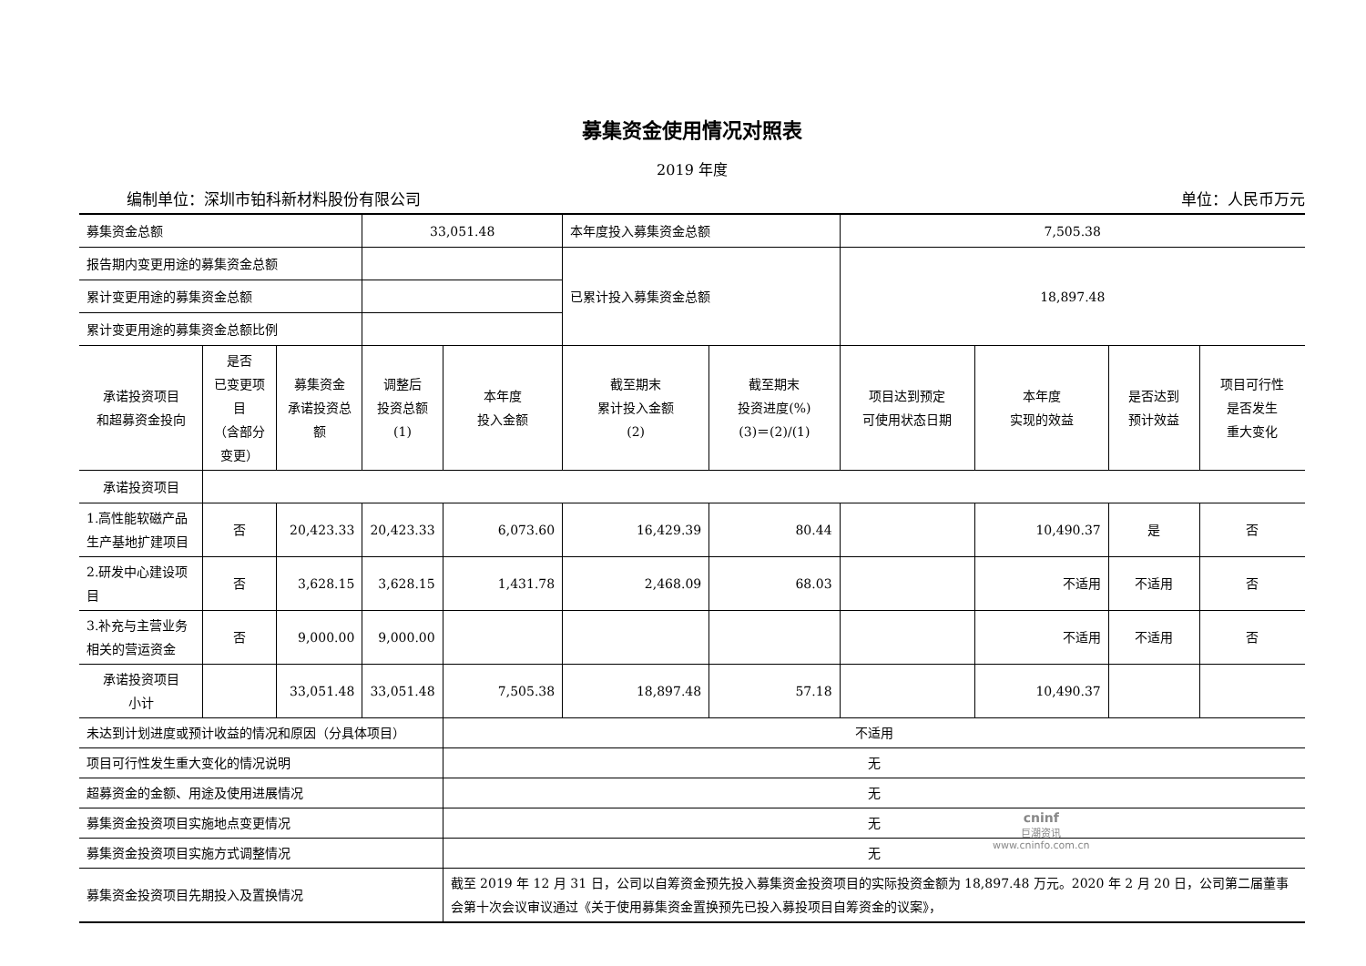募集资金使用情况对照表
2019 年度
编制单位：深圳市铂科新材料股份有限公司 单位：人民币万元
| 募集资金总额 | | | 33,051.48 | | 本年度投入募集资金总额 | | 7,505.38 | | | |
| 报告期内变更用途的募集资金总额 | | | | | 已累计投入募集资金总额 | | 18,897.48 | | | |
| 累计变更用途的募集资金总额 | | | | | | | | | | |
| 累计变更用途的募集资金总额比例 | | | | | | | | | | |
| 承诺投资项目 和超募资金投向 | 是否 已变更项目 （含部分变更） | 募集资金 承诺投资总额 | 调整后 投资总额 (1) | 本年度 投入金额 | 截至期末 累计投入金额 (2) | 截至期末 投资进度(%) (3)＝(2)/(1) | 项目达到预定 可使用状态日期 | 本年度 实现的效益 | 是否达到 预计效益 | 项目可行性 是否发生 重大变化 |
| 承诺投资项目 | | | | | | | | | | |
| 1.高性能软磁产品生产基地扩建项目 | 否 | 20,423.33 | 20,423.33 | 6,073.60 | 16,429.39 | 80.44 | | 10,490.37 | 是 | 否 |
| 2.研发中心建设项目 | 否 | 3,628.15 | 3,628.15 | 1,431.78 | 2,468.09 | 68.03 | | 不适用 | 不适用 | 否 |
| 3.补充与主营业务相关的营运资金 | 否 | 9,000.00 | 9,000.00 | | | | | 不适用 | 不适用 | 否 |
| 承诺投资项目 小计 | | 33,051.48 | 33,051.48 | 7,505.38 | 18,897.48 | 57.18 | | 10,490.37 | | |
| 未达到计划进度或预计收益的情况和原因（分具体项目） | | | | 不适用 | | | | | | |
| 项目可行性发生重大变化的情况说明 | | | | 无 | | | | | | |
| 超募资金的金额、用途及使用进展情况 | | | | 无 | | | | | | |
| 募集资金投资项目实施地点变更情况 | | | | 无 | | | | | | |
| 募集资金投资项目实施方式调整情况 | | | | 无 | | | | | | |
| 募集资金投资项目先期投入及置换情况 | | | | 截至 2019 年 12 月 31 日，公司以自筹资金预先投入募集资金投资项目的实际投资金额为 18,897.48 万元。2020 年 2 月 20 日，公司第二届董事会第十次会议审议通过《关于使用募集资金置换预先已投入募投项目自筹资金的议案》， | | | | | | |
cninf
巨潮资讯
www.cninfo.com.cn